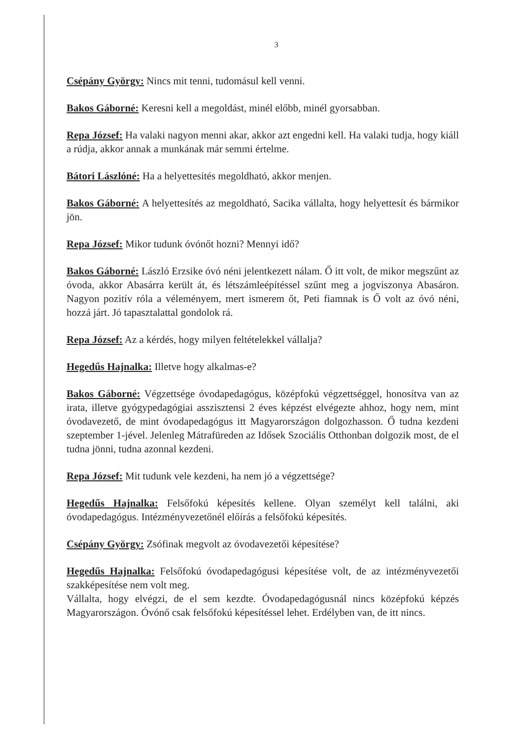3
Csépány György: Nincs mit tenni, tudomásul kell venni.
Bakos Gáborné: Keresni kell a megoldást, minél előbb, minél gyorsabban.
Repa József: Ha valaki nagyon menni akar, akkor azt engedni kell. Ha valaki tudja, hogy kiáll a rúdja, akkor annak a munkának már semmi értelme.
Bátori Lászlóné: Ha a helyettesítés megoldható, akkor menjen.
Bakos Gáborné: A helyettesítés az megoldható, Sacika vállalta, hogy helyettesít és bármikor jön.
Repa József: Mikor tudunk óvónőt hozni? Mennyi idő?
Bakos Gáborné: László Erzsike óvó néni jelentkezett nálam. Ő itt volt, de mikor megszűnt az óvoda, akkor Abasárra került át, és létszámleépítéssel szűnt meg a jogviszonya Abasáron. Nagyon pozitív róla a véleményem, mert ismerem őt, Peti fiamnak is Ő volt az óvó néni, hozzá járt. Jó tapasztalattal gondolok rá.
Repa József: Az a kérdés, hogy milyen feltételekkel vállalja?
Hegedűs Hajnalka: Illetve hogy alkalmas-e?
Bakos Gáborné: Végzettsége óvodapedagógus, középfokú végzettséggel, honosítva van az irata, illetve gyógypedagógiai asszisztensi 2 éves képzést elvégezte ahhoz, hogy nem, mint óvodavezető, de mint óvodapedagógus itt Magyarországon dolgozhasson. Ő tudna kezdeni szeptember 1-jével. Jelenleg Mátrafüreden az Idősek Szociális Otthonban dolgozik most, de el tudna jönni, tudna azonnal kezdeni.
Repa József: Mit tudunk vele kezdeni, ha nem jó a végzettsége?
Hegedűs Hajnalka: Felsőfokú képesítés kellene. Olyan személyt kell találni, aki óvodapedagógus. Intézményvezetőnél előírás a felsőfokú képesítés.
Csépány György: Zsófinak megvolt az óvodavezetői képesítése?
Hegedűs Hajnalka: Felsőfokú óvodapedagógusi képesítése volt, de az intézményvezetői szakképesítése nem volt meg.
Vállalta, hogy elvégzi, de el sem kezdte. Óvodapedagógusnál nincs középfokú képzés Magyarországon. Óvónő csak felsőfokú képesítéssel lehet. Erdélyben van, de itt nincs.